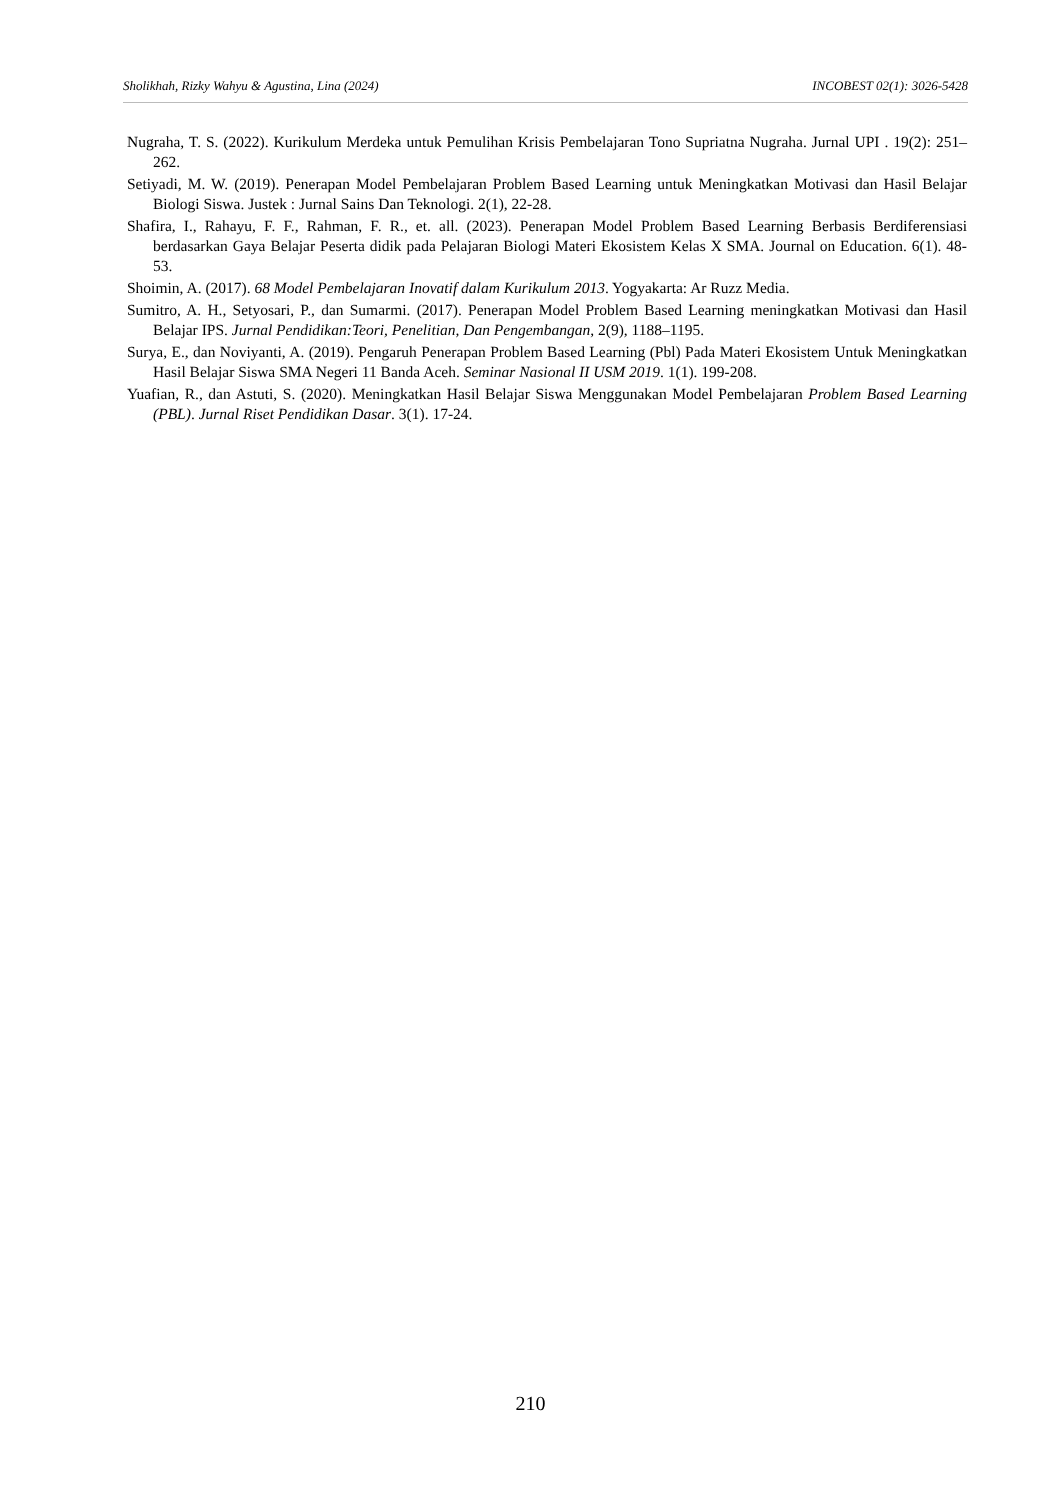Sholikhah, Rizky Wahyu & Agustina, Lina (2024) INCOBEST 02(1): 3026-5428
Nugraha, T. S. (2022). Kurikulum Merdeka untuk Pemulihan Krisis Pembelajaran Tono Supriatna Nugraha. Jurnal UPI . 19(2): 251–262.
Setiyadi, M. W. (2019). Penerapan Model Pembelajaran Problem Based Learning untuk Meningkatkan Motivasi dan Hasil Belajar Biologi Siswa. Justek : Jurnal Sains Dan Teknologi. 2(1), 22-28.
Shafira, I., Rahayu, F. F., Rahman, F. R., et. all. (2023). Penerapan Model Problem Based Learning Berbasis Berdiferensiasi berdasarkan Gaya Belajar Peserta didik pada Pelajaran Biologi Materi Ekosistem Kelas X SMA. Journal on Education. 6(1). 48-53.
Shoimin, A. (2017). 68 Model Pembelajaran Inovatif dalam Kurikulum 2013. Yogyakarta: Ar Ruzz Media.
Sumitro, A. H., Setyosari, P., dan Sumarmi. (2017). Penerapan Model Problem Based Learning meningkatkan Motivasi dan Hasil Belajar IPS. Jurnal Pendidikan:Teori, Penelitian, Dan Pengembangan, 2(9), 1188–1195.
Surya, E., dan Noviyanti, A. (2019). Pengaruh Penerapan Problem Based Learning (Pbl) Pada Materi Ekosistem Untuk Meningkatkan Hasil Belajar Siswa SMA Negeri 11 Banda Aceh. Seminar Nasional II USM 2019. 1(1). 199-208.
Yuafian, R., dan Astuti, S. (2020). Meningkatkan Hasil Belajar Siswa Menggunakan Model Pembelajaran Problem Based Learning (PBL). Jurnal Riset Pendidikan Dasar. 3(1). 17-24.
210